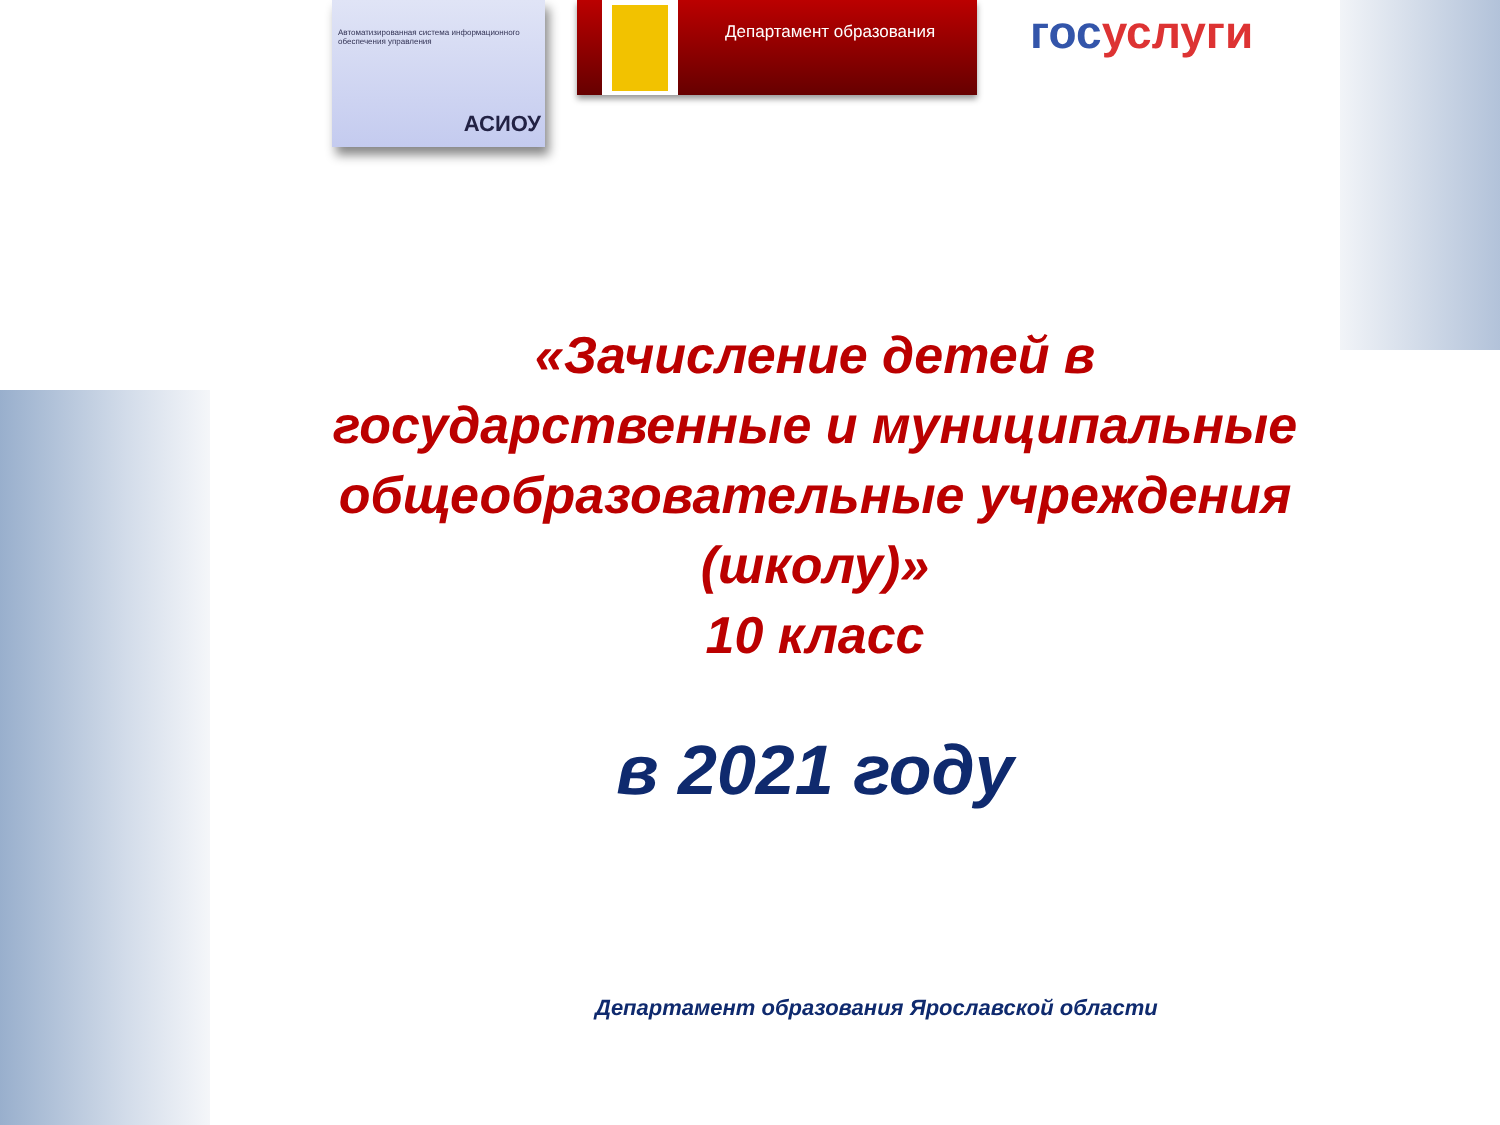Автоматизированная система информационного обеспечения управления
АСИОУ
Департамент образования госуслуги
«Зачисление детей в
государственные и муниципальные
общеобразовательные учреждения
(школу)»
10 класс
в 2021 году
Департамент образования Ярославской области